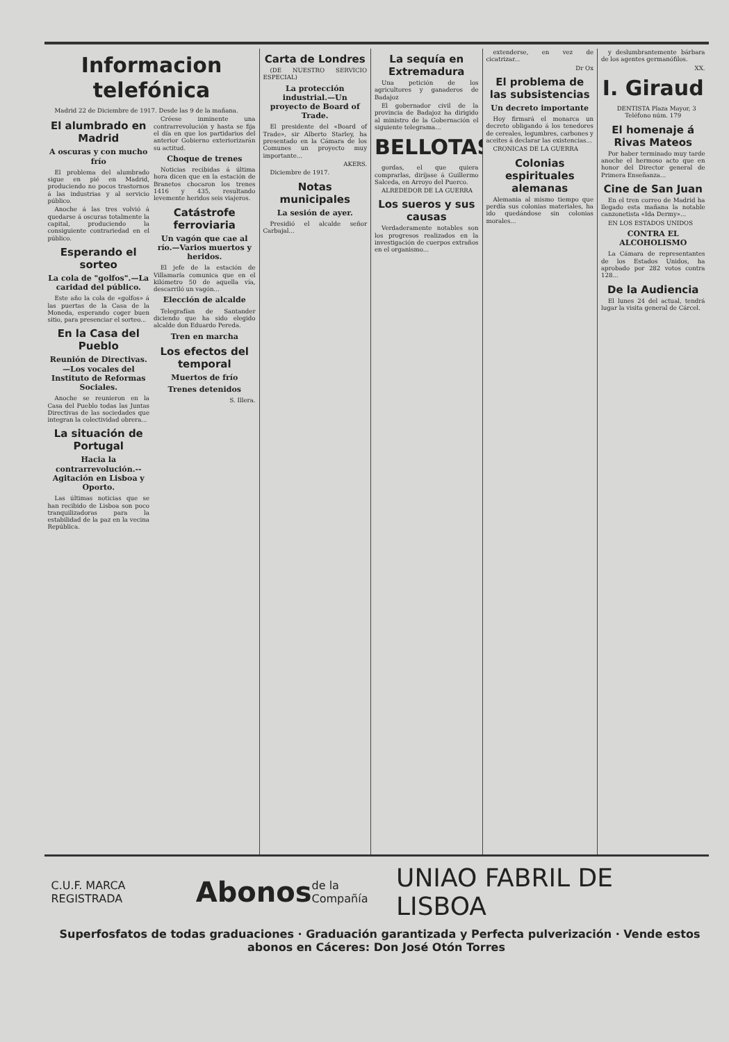Informacion telefónica
Madrid 22 de Diciembre de 1917. Desde las 9 de la mañana.
El alumbrado en Madrid
A oscuras y con mucho frío
El problema del alumbrado sigue en pié en Madrid, produciendo no pocos trastornos á las industrias y al servicio público.
Anoche á las tres volvió á quedarse á oscuras totalmente la capital, produciendo la consiguiente contrariedad en el público.
Esperando el sorteo
La cola de "golfos".—La caridad del público.
Este año la cola de «golfos» á las puertas de la Casa de la Moneda, esperando coger buen sitio, para presenciar el sorteo...
En la Casa del Pueblo
Reunión de Directivas.—Los vocales del Instituto de Reformas Sociales.
Anoche se reunieron en la Casa del Pueblo todas las Juntas Directivas de las sociedades que integran la colectividad obrera...
La situación de Portugal
Hacia la contrarrevolución.--Agitación en Lisboa y Oporto.
Las últimas noticias que se han recibido de Lisboa son poco tranquilizadoras para la estabilidad de la paz en la vecina República.
Créese inminente una contrarrevolución y hasta se fija el día en que los partidarios del anterior Gobierno exteriorizarán su actitud.
Choque de trenes
Noticias recibidas á última hora dicen que en la estación de Branetos chocaron los trenes 1416 y 435, resultando levemente heridos seis viajeros.
Catástrofe ferroviaria
Un vagón que cae al río.—Varios muertos y heridos.
El jefe de la estación de Villamaría comunica que en el kilómetro 50 de aquella vía, descarriló un vagón...
Elección de alcalde
Telegrafían de Santander diciendo que ha sido elegido alcalde don Eduardo Pereda.
Tren en marcha
Los efectos del temporal
Muertos de frío
Trenes detenidos
S. Illera.
Carta de Londres
(DE NUESTRO SERVICIO ESPECIAL)
La protección industrial.—Un proyecto de Board of Trade.
El presidente del «Board of Trade», sir Alberto Starley, ha presentado en la Cámara de los Comunes un proyecto muy importante...
AKERS.
Diciembre de 1917.
Notas municipales
La sesión de ayer.
Presidió el alcalde señor Carbajal...
La sequía en Extremadura
Una petición de los agricultores y ganaderos de Badajoz
El gobernador civil de la provincia de Badajoz ha dirigido al ministro de la Gobernación el siguiente telegrama...
BELLOTAS
gordas, el que quiera comprarlas, diríjase á Guillermo Salceda, en Arroyo del Puerco.
ALREDEDOR DE LA GUERRA
Los sueros y sus causas
Verdaderamente notables son los progresos realizados en la investigación de cuerpos extraños en el organismo...
extenderse, en vez de cicatrizar...
Dr Ox
El problema de las subsistencias
Un decreto importante
Hoy firmará el monarca un decreto obligando á los tenedores de cereales, legumbres, carbones y aceites á declarar las existencias...
CRONICAS DE LA GUERRA
Colonias espirituales alemanas
Alemania al mismo tiempo que perdía sus colonias materiales, ha ido quedándose sin colonias morales...
y deslumbrantemente bárbara de los agentes germanófilos.
XX.
I. Giraud
DENTISTA Plaza Mayor, 3 Teléfono núm. 179
El homenaje á Rivas Mateos
Por haber terminado muy tarde anoche el hermoso acto que en honor del Director general de Primera Enseñanza...
Cine de San Juan
En el tren correo de Madrid ha llegado esta mañana la notable canzonetista «Ida Dermy»...
EN LOS ESTADOS UNIDOS
CONTRA EL ALCOHOLISMO
La Cámara de representantes de los Estados Unidos, ha aprobado por 282 votos contra 128...
De la Audiencia
El lunes 24 del actual, tendrá lugar la visita general de Cárcel.
C.U.F. MARCA REGISTRADA Abonos de la Compañía UNIAO FABRIL DE LISBOA
Superfosfatos de todas graduaciones · Graduación garantizada y Perfecta pulverización · Vende estos abonos en Cáceres: Don José Otón Torres